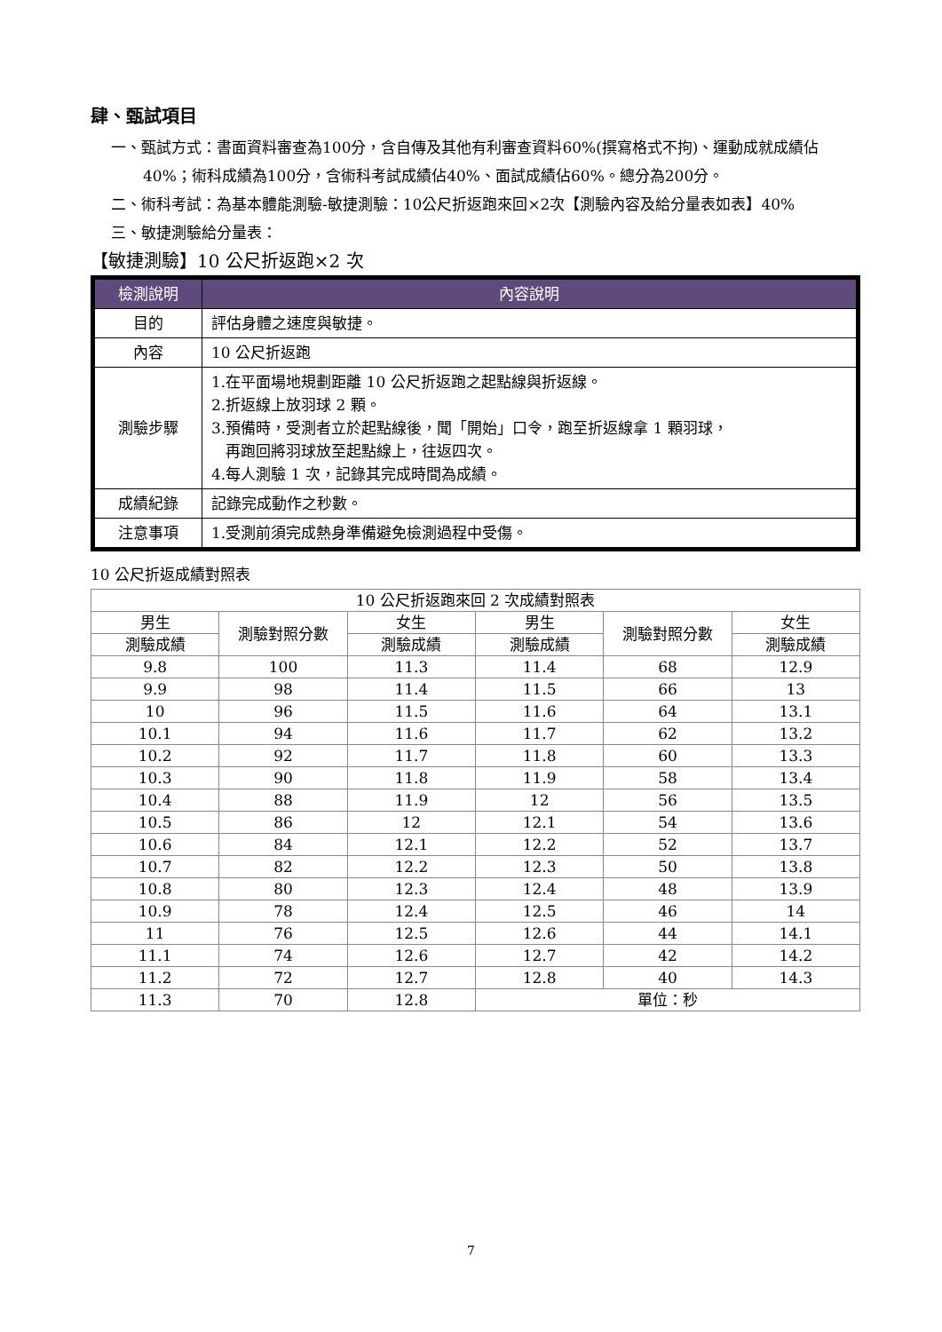肆、甄試項目
一、甄試方式：書面資料審查為100分，含自傳及其他有利審查資料60%(撰寫格式不拘)、運動成就成績佔40%；術科成績為100分，含術科考試成績佔40%、面試成績佔60%。總分為200分。
二、術科考試：為基本體能測驗-敏捷測驗：10公尺折返跑來回×2次【測驗內容及給分量表如表】40%
三、敏捷測驗給分量表：
【敏捷測驗】10 公尺折返跑×2 次
| 檢測說明 | 內容說明 |
| --- | --- |
| 目的 | 評估身體之速度與敏捷。 |
| 內容 | 10 公尺折返跑 |
| 測驗步驟 | 1.在平面場地規劃距離 10 公尺折返跑之起點線與折返線。 2.折返線上放羽球 2 顆。 3.預備時，受測者立於起點線後，聞「開始」口令，跑至折返線拿 1 顆羽球， 再跑回將羽球放至起點線上，往返四次。 4.每人測驗 1 次，記錄其完成時間為成績。 |
| 成績紀錄 | 記錄完成動作之秒數。 |
| 注意事項 | 1.受測前須完成熱身準備避免檢測過程中受傷。 |
10 公尺折返成績對照表
| 10 公尺折返跑來回 2 次成績對照表 | | | | | |
| 男生 | 測驗對照分數 | 女生 | 男生 | 測驗對照分數 | 女生 |
| 測驗成績 | | 測驗成績 | 測驗成績 | | 測驗成績 |
| 9.8 | 100 | 11.3 | 11.4 | 68 | 12.9 |
| 9.9 | 98 | 11.4 | 11.5 | 66 | 13 |
| 10 | 96 | 11.5 | 11.6 | 64 | 13.1 |
| 10.1 | 94 | 11.6 | 11.7 | 62 | 13.2 |
| 10.2 | 92 | 11.7 | 11.8 | 60 | 13.3 |
| 10.3 | 90 | 11.8 | 11.9 | 58 | 13.4 |
| 10.4 | 88 | 11.9 | 12 | 56 | 13.5 |
| 10.5 | 86 | 12 | 12.1 | 54 | 13.6 |
| 10.6 | 84 | 12.1 | 12.2 | 52 | 13.7 |
| 10.7 | 82 | 12.2 | 12.3 | 50 | 13.8 |
| 10.8 | 80 | 12.3 | 12.4 | 48 | 13.9 |
| 10.9 | 78 | 12.4 | 12.5 | 46 | 14 |
| 11 | 76 | 12.5 | 12.6 | 44 | 14.1 |
| 11.1 | 74 | 12.6 | 12.7 | 42 | 14.2 |
| 11.2 | 72 | 12.7 | 12.8 | 40 | 14.3 |
| 11.3 | 70 | 12.8 | 單位：秒 | | |
7